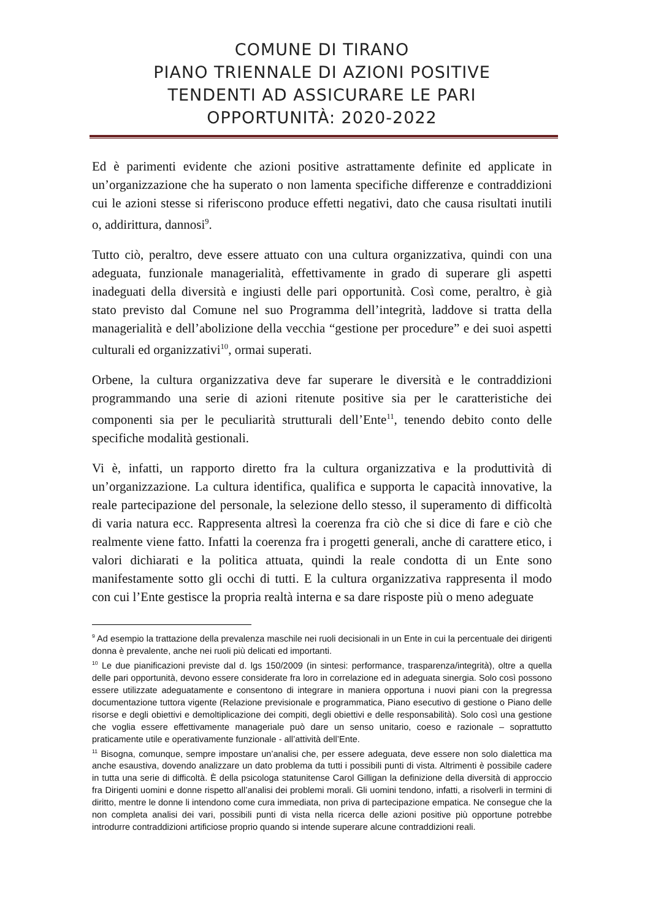COMUNE DI TIRANO
PIANO TRIENNALE DI AZIONI POSITIVE
TENDENTI AD ASSICURARE LE PARI
OPPORTUNITÀ: 2020-2022
Ed è parimenti evidente che azioni positive astrattamente definite ed applicate in un’organizzazione che ha superato o non lamenta specifiche differenze e contraddizioni cui le azioni stesse si riferiscono produce effetti negativi, dato che causa risultati inutili o, addirittura, dannosi<sup>9</sup>.
Tutto ciò, peraltro, deve essere attuato con una cultura organizzativa, quindi con una adeguata, funzionale managerialità, effettivamente in grado di superare gli aspetti inadeguati della diversità e ingiusti delle pari opportunità. Così come, peraltro, è già stato previsto dal Comune nel suo Programma dell’integrità, laddove si tratta della managerialità e dell’abolizione della vecchia “gestione per procedure” e dei suoi aspetti culturali ed organizzativi<sup>10</sup>, ormai superati.
Orbene, la cultura organizzativa deve far superare le diversità e le contraddizioni programmando una serie di azioni ritenute positive sia per le caratteristiche dei componenti sia per le peculiarità strutturali dell’Ente<sup>11</sup>, tenendo debito conto delle specifiche modalità gestionali.
Vi è, infatti, un rapporto diretto fra la cultura organizzativa e la produttività di un’organizzazione. La cultura identifica, qualifica e supporta le capacità innovative, la reale partecipazione del personale, la selezione dello stesso, il superamento di difficoltà di varia natura ecc. Rappresenta altresì la coerenza fra ciò che si dice di fare e ciò che realmente viene fatto. Infatti la coerenza fra i progetti generali, anche di carattere etico, i valori dichiarati e la politica attuata, quindi la reale condotta di un Ente sono manifestamente sotto gli occhi di tutti. E la cultura organizzativa rappresenta il modo con cui l’Ente gestisce la propria realtà interna e sa dare risposte più o meno adeguate
<sup>9</sup> Ad esempio la trattazione della prevalenza maschile nei ruoli decisionali in un Ente in cui la percentuale dei dirigenti donna è prevalente, anche nei ruoli più delicati ed importanti.
<sup>10</sup> Le due pianificazioni previste dal d. lgs 150/2009 (in sintesi: performance, trasparenza/integrità), oltre a quella delle pari opportunità, devono essere considerate fra loro in correlazione ed in adeguata sinergia. Solo così possono essere utilizzate adeguatamente e consentono di integrare in maniera opportuna i nuovi piani con la pregressa documentazione tuttora vigente (Relazione previsionale e programmatica, Piano esecutivo di gestione o Piano delle risorse e degli obiettivi e demoltiplicazione dei compiti, degli obiettivi e delle responsabilità). Solo così una gestione che voglia essere effettivamente manageriale può dare un senso unitario, coeso e razionale – soprattutto praticamente utile e operativamente funzionale - all’attività dell’Ente.
<sup>11</sup> Bisogna, comunque, sempre impostare un’analisi che, per essere adeguata, deve essere non solo dialettica ma anche esaustiva, dovendo analizzare un dato problema da tutti i possibili punti di vista. Altrimenti è possibile cadere in tutta una serie di difficoltà. È della psicologa statunitense Carol Gilligan la definizione della diversità di approccio fra Dirigenti uomini e donne rispetto all’analisi dei problemi morali. Gli uomini tendono, infatti, a risolverli in termini di diritto, mentre le donne li intendono come cura immediata, non priva di partecipazione empatica. Ne consegue che la non completa analisi dei vari, possibili punti di vista nella ricerca delle azioni positive più opportune potrebbe introdurre contraddizioni artificiose proprio quando si intende superare alcune contraddizioni reali.